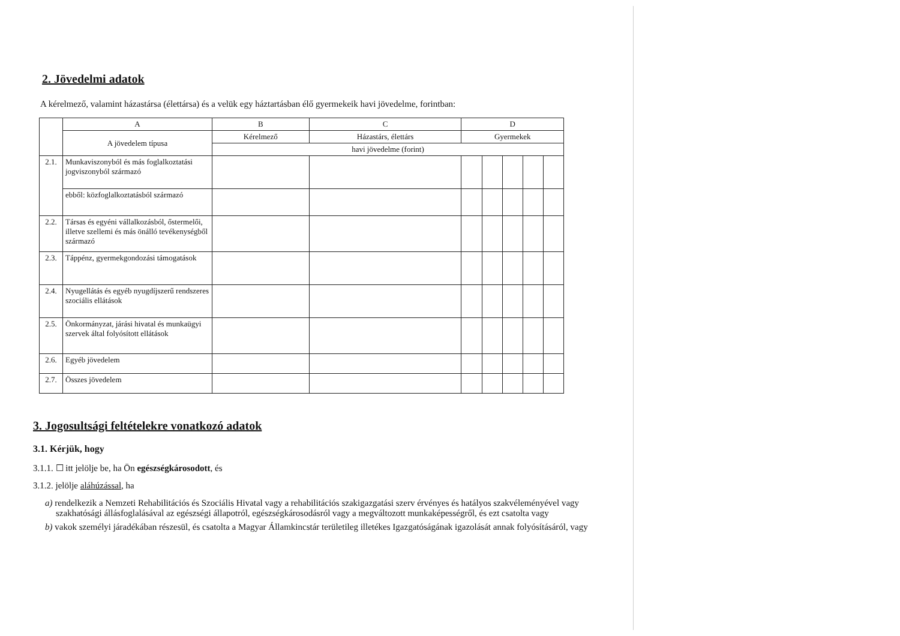2. Jövedelmi adatok
A kérelmező, valamint házastársa (élettársa) és a velük egy háztartásban élő gyermekeik havi jövedelme, forintban:
| | A | B | C | D | | | | |
| --- | --- | --- | --- | --- | --- | --- | --- | --- |
| | A jövedelem típusa | Kérelmező | Házastárs, élettárs | Gyermekek | | | | |
| | | havi jövedelme (forint) | | | | | | |
| 2.1. | Munkaviszonyból és más foglalkoztatási jogviszonyból származó | | | | | | | |
| | ebből: közfoglalkoztatásból származó | | | | | | | |
| 2.2. | Társas és egyéni vállalkozásból, őstermelői, illetve szellemi és más önálló tevékenységből származó | | | | | | | |
| 2.3. | Táppénz, gyermekgondozási támogatások | | | | | | | |
| 2.4. | Nyugellátás és egyéb nyugdíjszerű rendszeres szociális ellátások | | | | | | | |
| 2.5. | Önkormányzat, járási hivatal és munkaügyi szervek által folyósított ellátások | | | | | | | |
| 2.6. | Egyéb jövedelem | | | | | | | |
| 2.7. | Összes jövedelem | | | | | | | |
3. Jogosultsági feltételekre vonatkozó adatok
3.1. Kérjük, hogy
3.1.1. ☐ itt jelölje be, ha Ön egészségkárosodott, és
3.1.2. jelölje aláhúzással, ha
a) rendelkezik a Nemzeti Rehabilitációs és Szociális Hivatal vagy a rehabilitációs szakigazgatási szerv érvényes és hatályos szakvéleményével vagy szakhatósági állásfoglalásával az egészségi állapotról, egészségkárosodásról vagy a megváltozott munkaképességről, és ezt csatolta vagy
b) vakok személyi járadékában részesül, és csatolta a Magyar Államkincstár területileg illetékes Igazgatóságának igazolását annak folyósításáról, vagy